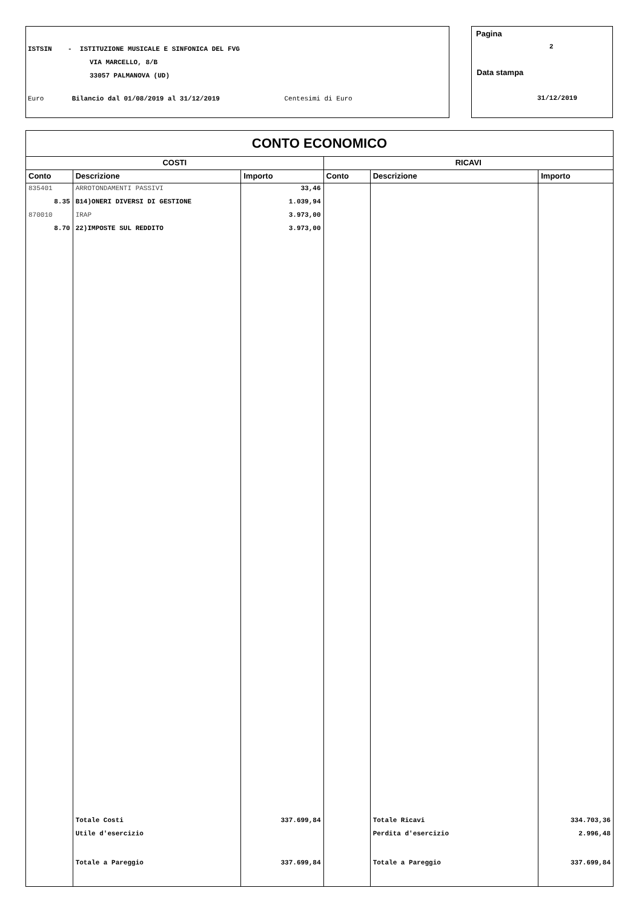ISTSIN - ISTITUZIONE MUSICALE E SINFONICA DEL FVG
VIA MARCELLO, 8/B
33057 PALMANOVA (UD)
Euro Bilancio dal 01/08/2019 al 31/12/2019 Centesimi di Euro
Pagina
2
Data stampa
31/12/2019
CONTO ECONOMICO
| COSTI | | | RICAVI | | |
| --- | --- | --- | --- | --- | --- |
| Conto | Descrizione | Importo | Conto | Descrizione | Importo |
| 835401 | ARROTONDAMENTI PASSIVI | 33,46 | | | |
| 8.35 | B14)ONERI DIVERSI DI GESTIONE | 1.039,94 | | | |
| 870010 | IRAP | 3.973,00 | | | |
| 8.70 | 22)IMPOSTE SUL REDDITO | 3.973,00 | | | |
| | Totale Costi | 337.699,84 | | Totale Ricavi | 334.703,36 |
| | Utile d'esercizio | | | Perdita d'esercizio | 2.996,48 |
| | Totale a Pareggio | 337.699,84 | | Totale a Pareggio | 337.699,84 |